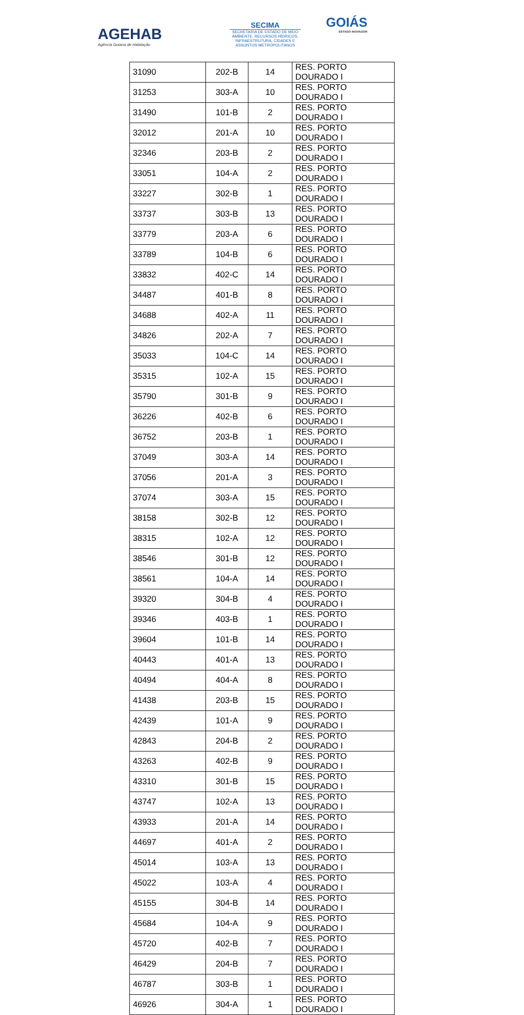AGEHAB
Agência Goiana de Habitação
SECIMA
SECRETARIA DE ESTADO DE MEIO AMBIENTE, RECURSOS HÍDRICOS, INFRAESTRUTURA, CIDADES E ASSUNTOS METROPOLITANOS
GOIÁS
ESTADO INOVADOR
| 31090 | 202-B | 14 | RES. PORTO DOURADO I |
| 31253 | 303-A | 10 | RES. PORTO DOURADO I |
| 31490 | 101-B | 2 | RES. PORTO DOURADO I |
| 32012 | 201-A | 10 | RES. PORTO DOURADO I |
| 32346 | 203-B | 2 | RES. PORTO DOURADO I |
| 33051 | 104-A | 2 | RES. PORTO DOURADO I |
| 33227 | 302-B | 1 | RES. PORTO DOURADO I |
| 33737 | 303-B | 13 | RES. PORTO DOURADO I |
| 33779 | 203-A | 6 | RES. PORTO DOURADO I |
| 33789 | 104-B | 6 | RES. PORTO DOURADO I |
| 33832 | 402-C | 14 | RES. PORTO DOURADO I |
| 34487 | 401-B | 8 | RES. PORTO DOURADO I |
| 34688 | 402-A | 11 | RES. PORTO DOURADO I |
| 34826 | 202-A | 7 | RES. PORTO DOURADO I |
| 35033 | 104-C | 14 | RES. PORTO DOURADO I |
| 35315 | 102-A | 15 | RES. PORTO DOURADO I |
| 35790 | 301-B | 9 | RES. PORTO DOURADO I |
| 36226 | 402-B | 6 | RES. PORTO DOURADO I |
| 36752 | 203-B | 1 | RES. PORTO DOURADO I |
| 37049 | 303-A | 14 | RES. PORTO DOURADO I |
| 37056 | 201-A | 3 | RES. PORTO DOURADO I |
| 37074 | 303-A | 15 | RES. PORTO DOURADO I |
| 38158 | 302-B | 12 | RES. PORTO DOURADO I |
| 38315 | 102-A | 12 | RES. PORTO DOURADO I |
| 38546 | 301-B | 12 | RES. PORTO DOURADO I |
| 38561 | 104-A | 14 | RES. PORTO DOURADO I |
| 39320 | 304-B | 4 | RES. PORTO DOURADO I |
| 39346 | 403-B | 1 | RES. PORTO DOURADO I |
| 39604 | 101-B | 14 | RES. PORTO DOURADO I |
| 40443 | 401-A | 13 | RES. PORTO DOURADO I |
| 40494 | 404-A | 8 | RES. PORTO DOURADO I |
| 41438 | 203-B | 15 | RES. PORTO DOURADO I |
| 42439 | 101-A | 9 | RES. PORTO DOURADO I |
| 42843 | 204-B | 2 | RES. PORTO DOURADO I |
| 43263 | 402-B | 9 | RES. PORTO DOURADO I |
| 43310 | 301-B | 15 | RES. PORTO DOURADO I |
| 43747 | 102-A | 13 | RES. PORTO DOURADO I |
| 43933 | 201-A | 14 | RES. PORTO DOURADO I |
| 44697 | 401-A | 2 | RES. PORTO DOURADO I |
| 45014 | 103-A | 13 | RES. PORTO DOURADO I |
| 45022 | 103-A | 4 | RES. PORTO DOURADO I |
| 45155 | 304-B | 14 | RES. PORTO DOURADO I |
| 45684 | 104-A | 9 | RES. PORTO DOURADO I |
| 45720 | 402-B | 7 | RES. PORTO DOURADO I |
| 46429 | 204-B | 7 | RES. PORTO DOURADO I |
| 46787 | 303-B | 1 | RES. PORTO DOURADO I |
| 46926 | 304-A | 1 | RES. PORTO DOURADO I |